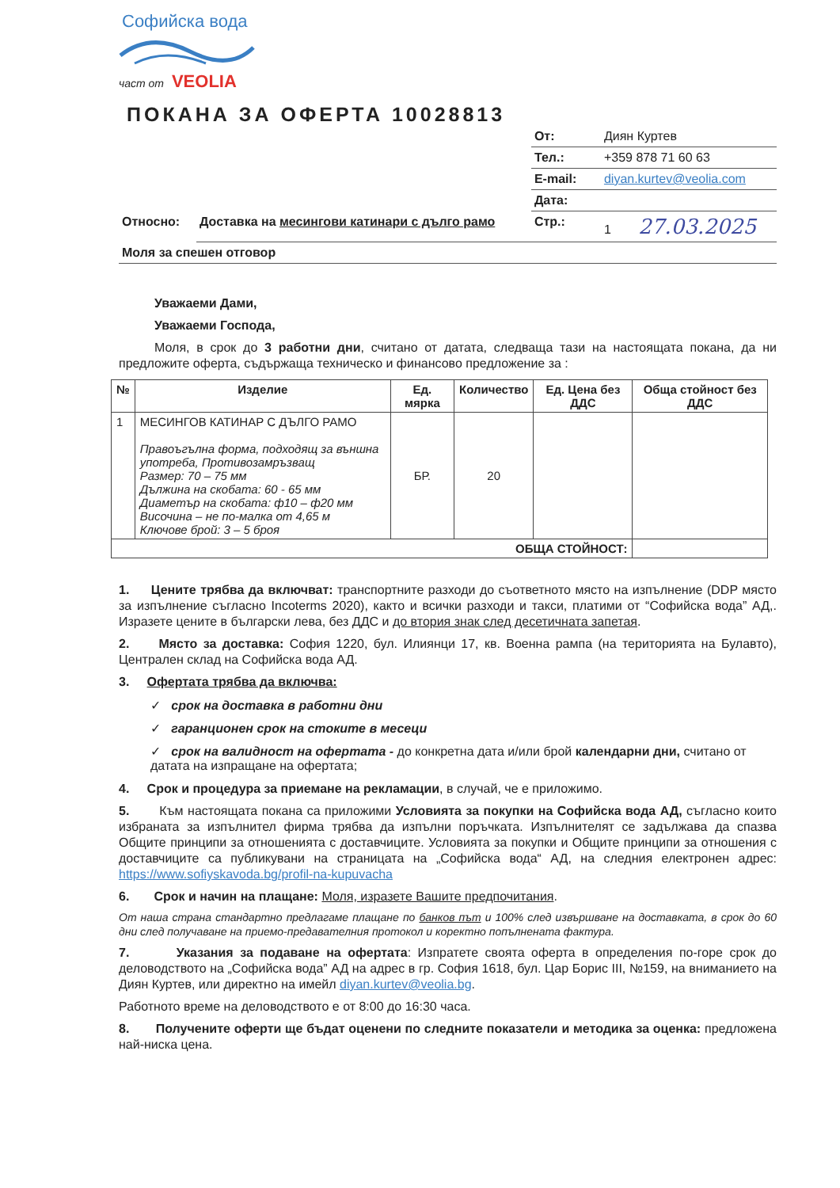Софийска вода
част от VEOLIA
ПОКАНА ЗА ОФЕРТА 10028813
| | | От: | Диян Куртев |
| | | Тел.: | +359 878 71 60 63 |
| | | E-mail: | diyan.kurtev@veolia.com |
| | | Дата: | |
| Относно: | Доставка на месингови катинари с дълго рамо | Стр.: | 1 27.03.2025 |
| Моля за спешен отговор | | | |
Уважаеми Дами,
Уважаеми Господа,
Моля, в срок до 3 работни дни, считано от датата, следваща тази на настоящата покана, да ни предложите оферта, съдържаща техническо и финансово предложение за :
| № | Изделие | Ед. мярка | Количество | Ед. Цена без ДДС | Обща стойност без ДДС |
| --- | --- | --- | --- | --- | --- |
| 1 | МЕСИНГОВ КАТИНАР С ДЪЛГО РАМО Правоъгълна форма, подходящ за външна употреба, Противозамръзващ Размер: 70 – 75 мм Дължина на скобата: 60 - 65 мм Диаметър на скобата: ф10 – ф20 мм Височина – не по-малка от 4,65 м Ключове брой: 3 – 5 броя | БР. | 20 | | |
| ОБЩА СТОЙНОСТ: | | | | | |
1. Цените трябва да включват: транспортните разходи до съответното място на изпълнение (DDP място за изпълнение съгласно Incoterms 2020), както и всички разходи и такси, платими от “Софийска вода” АД,. Изразете цените в български лева, без ДДС и до втория знак след десетичната запетая.
2. Място за доставка: София 1220, бул. Илиянци 17, кв. Военна рампа (на територията на Булавто), Централен склад на Софийска вода АД.
3. Офертата трябва да включва:
✓ срок на доставка в работни дни
✓ гаранционен срок на стоките в месеци
✓ срок на валидност на офертата - до конкретна дата и/или брой календарни дни, считано от датата на изпращане на офертата;
4. Срок и процедура за приемане на рекламации, в случай, че е приложимо.
5. Към настоящата покана са приложими Условията за покупки на Софийска вода АД, съгласно които избраната за изпълнител фирма трябва да изпълни поръчката. Изпълнителят се задължава да спазва Общите принципи за отношенията с доставчиците. Условията за покупки и Общите принципи за отношения с доставчиците са публикувани на страницата на „Софийска вода“ АД, на следния електронен адрес: https://www.sofiyskavoda.bg/profil-na-kupuvacha
6. Срок и начин на плащане: Моля, изразете Вашите предпочитания.
От наша страна стандартно предлагаме плащане по банков път и 100% след извършване на доставката, в срок до 60 дни след получаване на приемо-предавателния протокол и коректно попълнената фактура.
7. Указания за подаване на офертата: Изпратете своята оферта в определения по-горе срок до деловодството на „Софийска вода” АД на адрес в гр. София 1618, бул. Цар Борис III, №159, на вниманието на Диян Куртев, или директно на имейл diyan.kurtev@veolia.bg.
Работното време на деловодството е от 8:00 до 16:30 часа.
8. Получените оферти ще бъдат оценени по следните показатели и методика за оценка: предложена най-ниска цена.